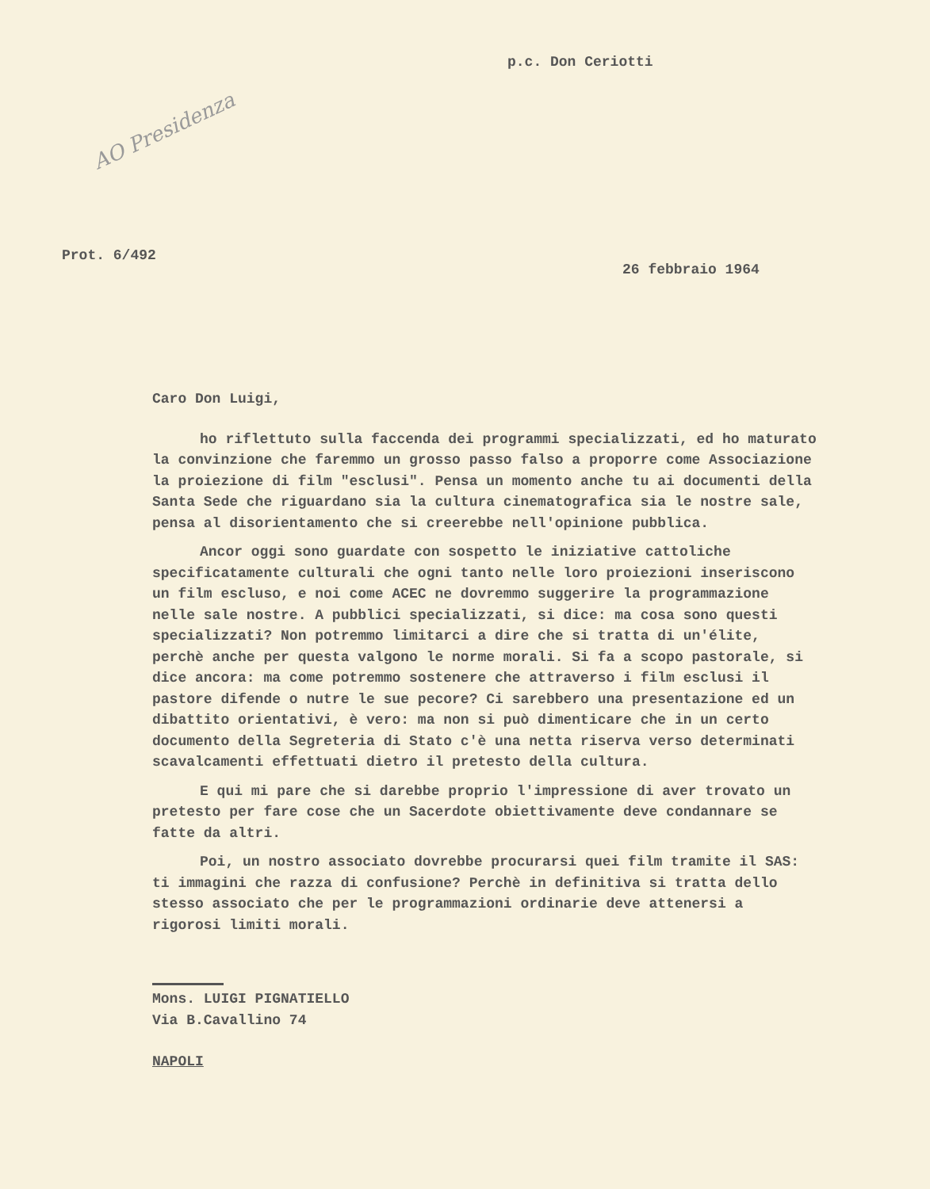AO Presidenza
p.c. Don Ceriotti
Prot. 6/492
26 febbraio 1964
Caro Don Luigi,
ho riflettuto sulla faccenda dei programmi specializzati, ed ho maturato la convinzione che faremmo un grosso passo falso a proporre come Associazione la proiezione di film "esclusi". Pensa un momento anche tu ai documenti della Santa Sede che riguardano sia la cultura cinematografica sia le nostre sale, pensa al disorientamento che si creerebbe nell'opinione pubblica.
Ancor oggi sono guardate con sospetto le iniziative cattoliche specificatamente culturali che ogni tanto nelle loro proiezioni inseriscono un film escluso, e noi come ACEC ne dovremmo suggerire la programmazione nelle sale nostre. A pubblici specializzati, si dice: ma cosa sono questi specializzati? Non potremmo limitarci a dire che si tratta di un'élite, perchè anche per questa valgono le norme morali. Si fa a scopo pastorale, si dice ancora: ma come potremmo sostenere che attraverso i film esclusi il pastore difende o nutre le sue pecore? Ci sarebbero una presentazione ed un dibattito orientativi, è vero: ma non si può dimenticare che in un certo documento della Segreteria di Stato c'è una netta riserva verso determinati scavalcamenti effettuati dietro il pretesto della cultura.
E qui mi pare che si darebbe proprio l'impressione di aver trovato un pretesto per fare cose che un Sacerdote obiettivamente deve condannare se fatte da altri.
Poi, un nostro associato dovrebbe procurarsi quei film tramite il SAS: ti immagini che razza di confusione? Perchè in definitiva si tratta dello stesso associato che per le programmazioni ordinarie deve attenersi a rigorosi limiti morali.
Mons. LUIGI PIGNATIELLO
Via B.Cavallino 74
NAPOLI